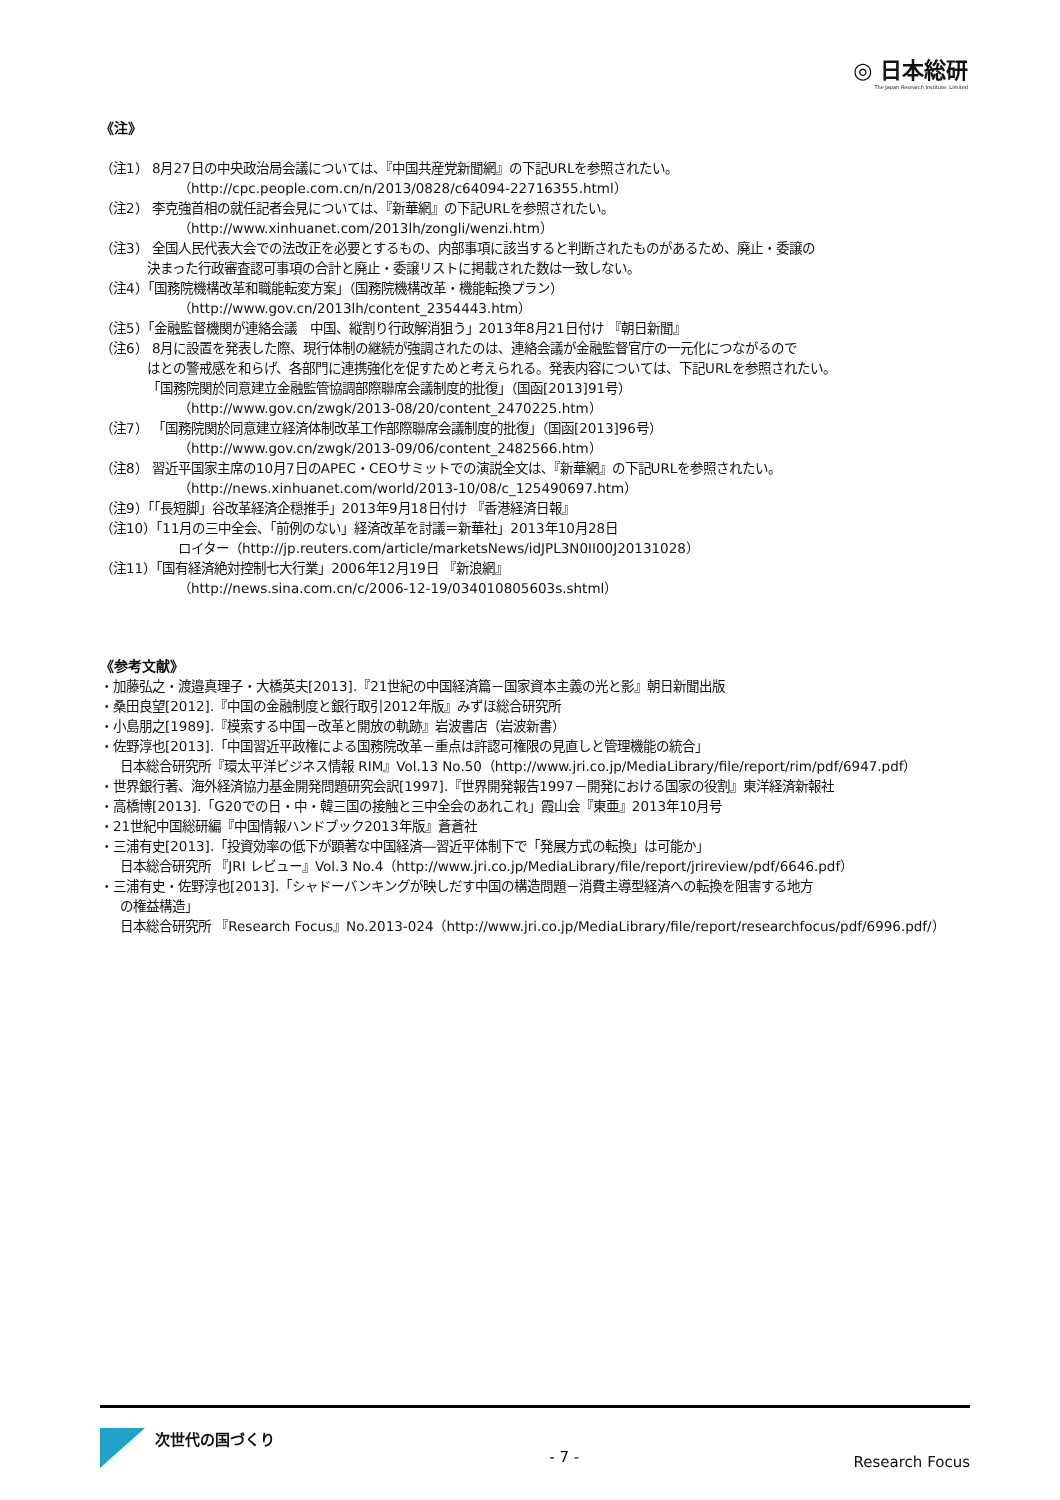◎ 日本総研
The Japan Research Institute, Limited
《注》
（注1） 8月27日の中央政治局会議については、『中国共産党新聞網』の下記URLを参照されたい。
（http://cpc.people.com.cn/n/2013/0828/c64094-22716355.html）
（注2） 李克強首相の就任記者会見については、『新華網』の下記URLを参照されたい。
（http://www.xinhuanet.com/2013lh/zongli/wenzi.htm）
（注3） 全国人民代表大会での法改正を必要とするもの、内部事項に該当すると判断されたものがあるため、廃止・委譲の
決まった行政審査認可事項の合計と廃止・委譲リストに掲載された数は一致しない。
（注4）「国務院機構改革和職能転変方案」（国務院機構改革・機能転換プラン）
（http://www.gov.cn/2013lh/content_2354443.htm）
（注5）「金融監督機関が連絡会議　中国、縦割り行政解消狙う」2013年8月21日付け 『朝日新聞』
（注6） 8月に設置を発表した際、現行体制の継続が強調されたのは、連絡会議が金融監督官庁の一元化につながるので
はとの警戒感を和らげ、各部門に連携強化を促すためと考えられる。発表内容については、下記URLを参照されたい。
「国務院関於同意建立金融監管協調部際聯席会議制度的批復」（国函[2013]91号）
（http://www.gov.cn/zwgk/2013-08/20/content_2470225.htm）
（注7） 「国務院関於同意建立経済体制改革工作部際聯席会議制度的批復」（国函[2013]96号）
（http://www.gov.cn/zwgk/2013-09/06/content_2482566.htm）
（注8） 習近平国家主席の10月7日のAPEC・CEOサミットでの演説全文は、『新華網』の下記URLを参照されたい。
（http://news.xinhuanet.com/world/2013-10/08/c_125490697.htm）
（注9）「「長短脚」谷改革経済企穏推手」2013年9月18日付け 『香港経済日報』
（注10）「11月の三中全会、「前例のない」経済改革を討議＝新華社」2013年10月28日
ロイター（http://jp.reuters.com/article/marketsNews/idJPL3N0II00J20131028）
（注11）「国有経済絶対控制七大行業」2006年12月19日 『新浪網』
（http://news.sina.com.cn/c/2006-12-19/034010805603s.shtml）
《参考文献》
・加藤弘之・渡邉真理子・大橋英夫[2013].『21世紀の中国経済篇－国家資本主義の光と影』朝日新聞出版
・桑田良望[2012].『中国の金融制度と銀行取引2012年版』みずほ総合研究所
・小島朋之[1989].『模索する中国－改革と開放の軌跡』岩波書店（岩波新書）
・佐野淳也[2013].「中国習近平政権による国務院改革－重点は許認可権限の見直しと管理機能の統合」
日本総合研究所『環太平洋ビジネス情報 RIM』Vol.13 No.50（http://www.jri.co.jp/MediaLibrary/file/report/rim/pdf/6947.pdf）
・世界銀行著、海外経済協力基金開発問題研究会訳[1997].『世界開発報告1997－開発における国家の役割』東洋経済新報社
・高橋博[2013].「G20での日・中・韓三国の接触と三中全会のあれこれ」霞山会『東亜』2013年10月号
・21世紀中国総研編『中国情報ハンドブック2013年版』蒼蒼社
・三浦有史[2013].「投資効率の低下が顕著な中国経済―習近平体制下で「発展方式の転換」は可能か」
日本総合研究所 『JRI レビュー』Vol.3 No.4（http://www.jri.co.jp/MediaLibrary/file/report/jrireview/pdf/6646.pdf）
・三浦有史・佐野淳也[2013].「シャドーバンキングが映しだす中国の構造問題－消費主導型経済への転換を阻害する地方
の権益構造」
日本総合研究所 『Research Focus』No.2013-024（http://www.jri.co.jp/MediaLibrary/file/report/researchfocus/pdf/6996.pdf/）
次世代の国づくり
- 7 -
Research Focus